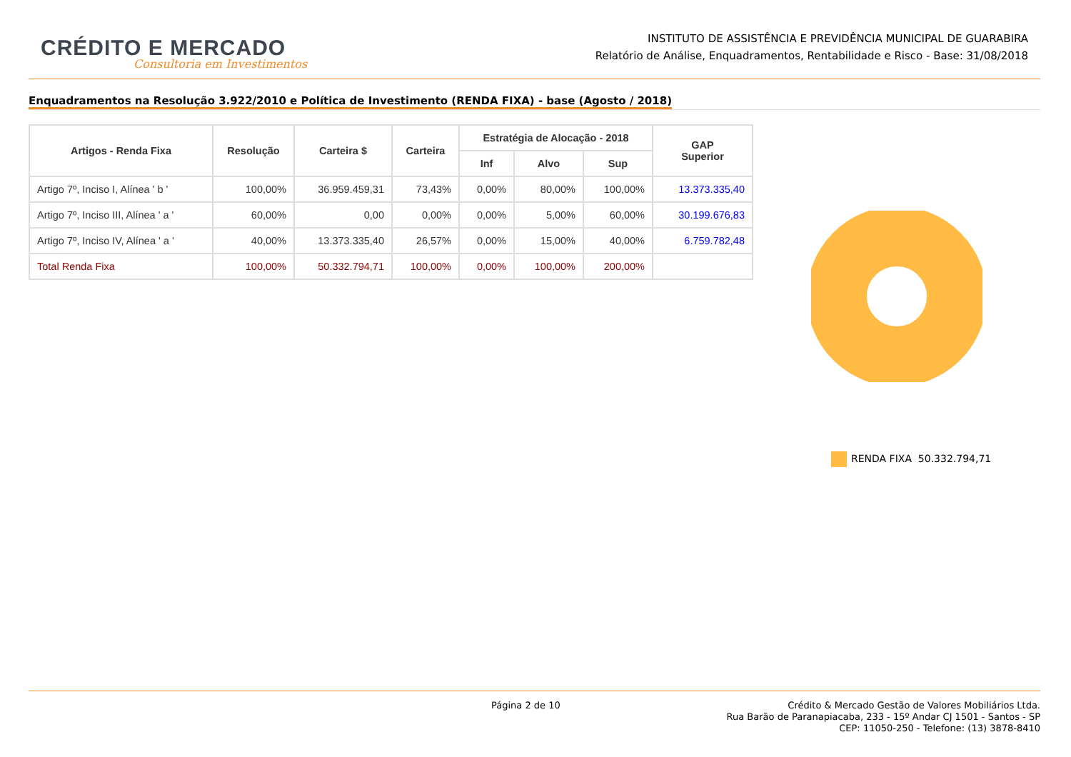CRÉDITO E MERCADO
Consultoria em Investimentos
INSTITUTO DE ASSISTÊNCIA E PREVIDÊNCIA MUNICIPAL DE GUARABIRA
Relatório de Análise, Enquadramentos, Rentabilidade e Risco - Base: 31/08/2018
Enquadramentos na Resolução 3.922/2010 e Política de Investimento (RENDA FIXA) - base (Agosto / 2018)
| Artigos - Renda Fixa | Resolução | Carteira $ | Carteira | Estratégia de Alocação - 2018 | | | GAP Superior |
| --- | --- | --- | --- | --- | --- | --- | --- |
| | | | | Inf | Alvo | Sup | |
| Artigo 7º, Inciso I, Alínea ' b ' | 100,00% | 36.959.459,31 | 73,43% | 0,00% | 80,00% | 100,00% | 13.373.335,40 |
| Artigo 7º, Inciso III, Alínea ' a ' | 60,00% | 0,00 | 0,00% | 0,00% | 5,00% | 60,00% | 30.199.676,83 |
| Artigo 7º, Inciso IV, Alínea ' a ' | 40,00% | 13.373.335,40 | 26,57% | 0,00% | 15,00% | 40,00% | 6.759.782,48 |
| Total Renda Fixa | 100,00% | 50.332.794,71 | 100,00% | 0,00% | 100,00% | 200,00% | |
RENDA FIXA 50.332.794,71
Página 2 de 10
Crédito & Mercado Gestão de Valores Mobiliários Ltda.
Rua Barão de Paranapiacaba, 233 - 15º Andar CJ 1501 - Santos - SP
CEP: 11050-250 - Telefone: (13) 3878-8410